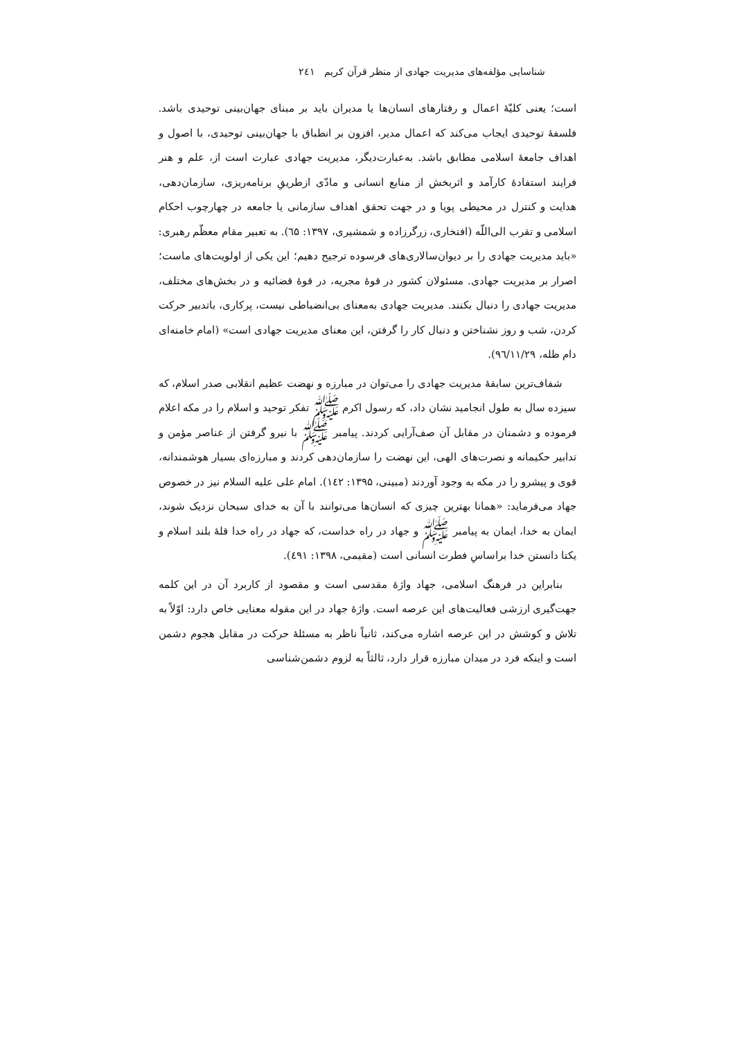شناسایی مؤلفه‌های مدیریت جهادی از منظر قرآن کریم ۲٤۱
است؛ یعنی کلیّهٔ اعمال و رفتارهای انسان‌ها یا مدیران باید بر مبنای جهان‌بینی توحیدی باشد. فلسفهٔ توحیدی ایجاب می‌کند که اعمال مدیر، افزون بر انطباق با جهان‌بینی توحیدی، با اصول و اهداف جامعهٔ اسلامی مطابق باشد. به‌عبارت‌دیگر، مدیریت جهادی عبارت است از، علم و هنر فرایند استفادهٔ کارآمد و اثربخش از منابع انسانی و مادّی ازطریقِ برنامه‌ریزی، سازمان‌دهی، هدایت و کنترل در محیطی پویا و در جهت تحقق اهداف سازمانی یا جامعه در چهارچوب احکام اسلامی و تقرب الی‌اللّه (افتخاری، زرگرزاده و شمشیری، ۱۳۹۷: ٦۵). به تعبیر مقام معظّم رهبری: «باید مدیریت جهادی را بر دیوان‌سالاری‌های فرسوده ترجیح دهیم؛ این یکی از اولویت‌های ماست؛ اصرار بر مدیریت جهادی. مسئولان کشور در قوهٔ مجریه، در قوهٔ قضائیه و در بخش‌های مختلف، مدیریت جهادی را دنبال بکنند. مدیریت جهادی به‌معنای بی‌انضباطی نیست، پرکاری، باتدبیر حرکت کردن، شب و روز نشناختن و دنبال کار را گرفتن، این معنای مدیریت جهادی است» (امام خامنه‌ای دام ظله، ۹٦/۱۱/۲۹).
شفاف‌ترین سابقهٔ مدیریت جهادی را می‌توان در مبارزه و نهضت عظیم انقلابی صدر اسلام، که سیزده سال به طول انجامید نشان داد، که رسول اکرم ﷺ تفکر توحید و اسلام را در مکه اعلام فرموده و دشمنان در مقابل آن صف‌آرایی کردند. پیامبر ﷺ با نیرو گرفتن از عناصر مؤمن و تدابیر حکیمانه و نصرت‌های الهی، این نهضت را سازمان‌دهی کردند و مبارزه‌ای بسیار هوشمندانه، قوی و پیشرو را در مکه به وجود آوردند (مبینی، ۱۳۹۵: ۱٤۲). امام علی علیه السلام نیز در خصوص جهاد می‌فرماید: «همانا بهترین چیزی که انسان‌ها می‌توانند با آن به خدای سبحان نزدیک شوند، ایمان به خدا، ایمان به پیامبر ﷺ و جهاد در راه خداست، که جهاد در راه خدا قلهٔ بلند اسلام و یکتا دانستن خدا براساسِ فطرت انسانی است (مقیمی، ۱۳۹۸: ٤۹۱).
بنابراین در فرهنگ اسلامی، جهاد واژهٔ مقدسی است و مقصود از کاربرد آن در این کلمه جهت‌گیری ارزشی فعالیت‌های این عرصه است. واژهٔ جهاد در این مقوله معنایی خاص دارد: اوّلاً به تلاش و کوشش در این عرصه اشاره می‌کند، ثانیاً ناظر به مسئلهٔ حرکت در مقابل هجوم دشمن است و اینکه فرد در میدان مبارزه قرار دارد، ثالثاً به لزوم دشمن‌شناسی